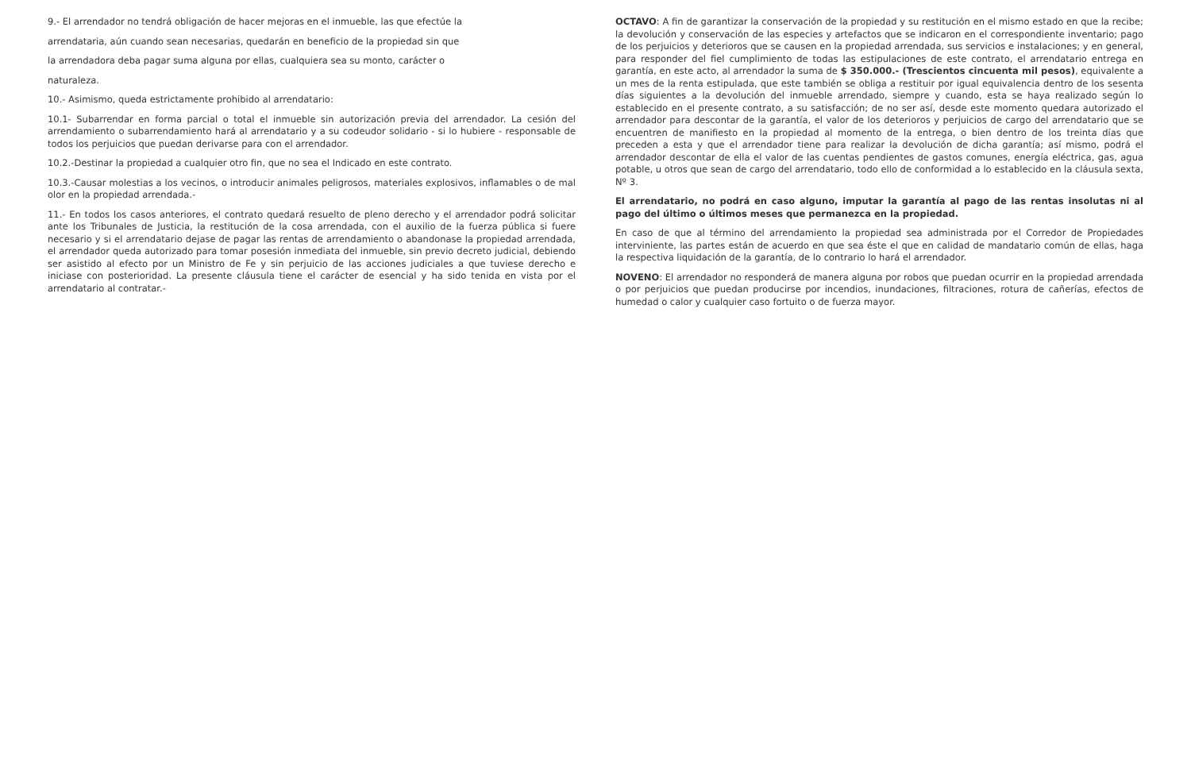9.- El arrendador no tendrá obligación de hacer mejoras en el inmueble, las que efectúe la
arrendataria, aún cuando sean necesarias, quedarán en beneficio de la propiedad sin que
la arrendadora deba pagar suma alguna por ellas, cualquiera sea su monto, carácter o
naturaleza.
10.- Asimismo, queda estrictamente prohibido al arrendatario:
10.1- Subarrendar en forma parcial o total el inmueble sin autorización previa del arrendador. La cesión del arrendamiento o subarrendamiento hará al arrendatario y a su codeudor solidario - si lo hubiere - responsable de todos los perjuicios que puedan derivarse para con el arrendador.
10.2.-Destinar la propiedad a cualquier otro fin, que no sea el Indicado en este contrato.
10.3.-Causar molestias a los vecinos, o introducir animales peligrosos, materiales explosivos, inflamables o de mal olor en la propiedad arrendada.-
11.- En todos los casos anteriores, el contrato quedará resuelto de pleno derecho y el arrendador podrá solicitar ante los Tribunales de Justicia, la restitución de la cosa arrendada, con el auxilio de la fuerza pública si fuere necesario y si el arrendatario dejase de pagar las rentas de arrendamiento o abandonase la propiedad arrendada, el arrendador queda autorizado para tomar posesión inmediata del inmueble, sin previo decreto judicial, debiendo ser asistido al efecto por un Ministro de Fe y sin perjuicio de las acciones judiciales a que tuviese derecho e iniciase con posterioridad. La presente cláusula tiene el carácter de esencial y ha sido tenida en vista por el arrendatario al contratar.-
OCTAVO: A fin de garantizar la conservación de la propiedad y su restitución en el mismo estado en que la recibe; la devolución y conservación de las especies y artefactos que se indicaron en el correspondiente inventario; pago de los perjuicios y deterioros que se causen en la propiedad arrendada, sus servicios e instalaciones; y en general, para responder del fiel cumplimiento de todas las estipulaciones de este contrato, el arrendatario entrega en garantía, en este acto, al arrendador la suma de $ 350.000.- (Trescientos cincuenta mil pesos), equivalente a un mes de la renta estipulada, que este también se obliga a restituir por igual equivalencia dentro de los sesenta días siguientes a la devolución del inmueble arrendado, siempre y cuando, esta se haya realizado según lo establecido en el presente contrato, a su satisfacción; de no ser así, desde este momento quedara autorizado el arrendador para descontar de la garantía, el valor de los deterioros y perjuicios de cargo del arrendatario que se encuentren de manifiesto en la propiedad al momento de la entrega, o bien dentro de los treinta días que preceden a esta y que el arrendador tiene para realizar la devolución de dicha garantía; así mismo, podrá el arrendador descontar de ella el valor de las cuentas pendientes de gastos comunes, energía eléctrica, gas, agua potable, u otros que sean de cargo del arrendatario, todo ello de conformidad a lo establecido en la cláusula sexta, Nº 3.
El arrendatario, no podrá en caso alguno, imputar la garantía al pago de las rentas insolutas ni al pago del último o últimos meses que permanezca en la propiedad.
En caso de que al término del arrendamiento la propiedad sea administrada por el Corredor de Propiedades interviniente, las partes están de acuerdo en que sea éste el que en calidad de mandatario común de ellas, haga la respectiva liquidación de la garantía, de lo contrario lo hará el arrendador.
NOVENO: El arrendador no responderá de manera alguna por robos que puedan ocurrir en la propiedad arrendada o por perjuicios que puedan producirse por incendios, inundaciones, filtraciones, rotura de cañerías, efectos de humedad o calor y cualquier caso fortuito o de fuerza mayor.